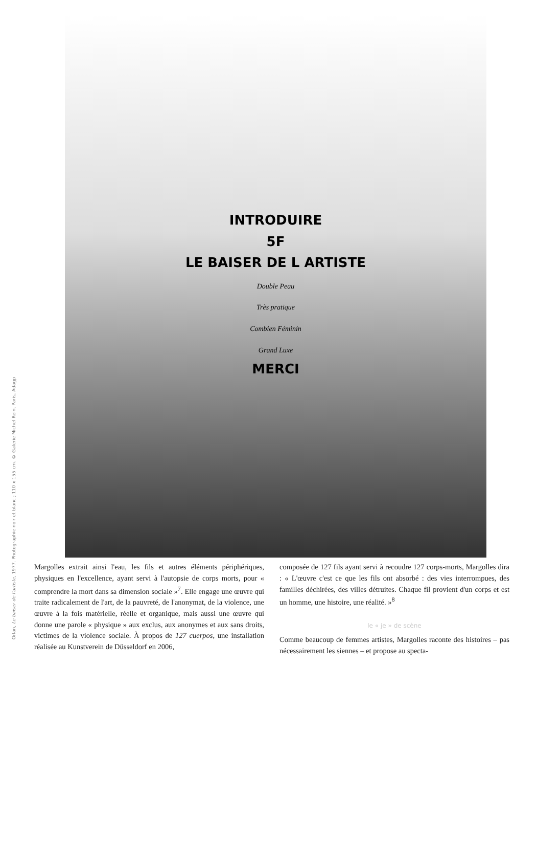Orlan, Le baiser de l'artiste, 1977. Photographie noir et blanc ; 110 x 155 cm. © Galerie Michel Rein, Paris, Adagp
INTRODUIRE
5F
LE BAISER DE L ARTISTE
Double Peau
Très pratique
Combien Féminin
Grand Luxe
MERCI
Margolles extrait ainsi l'eau, les fils et autres éléments périphériques, physiques en l'excellence, ayant servi à l'autopsie de corps morts, pour « comprendre la mort dans sa dimension sociale »<sup>7</sup>. Elle engage une œuvre qui traite radicalement de l'art, de la pauvreté, de l'anonymat, de la violence, une œuvre à la fois matérielle, réelle et organique, mais aussi une œuvre qui donne une parole « physique » aux exclus, aux anonymes et aux sans droits, victimes de la violence sociale. À propos de 127 cuerpos, une installation réalisée au Kunstverein de Düsseldorf en 2006,
composée de 127 fils ayant servi à recoudre 127 corps-morts, Margolles dira : « L'œuvre c'est ce que les fils ont absorbé : des vies interrompues, des familles déchirées, des villes détruites. Chaque fil provient d'un corps et est un homme, une histoire, une réalité. »<sup>8</sup>
le « je » de scène
Comme beaucoup de femmes artistes, Margolles raconte des histoires – pas nécessairement les siennes – et propose au specta-